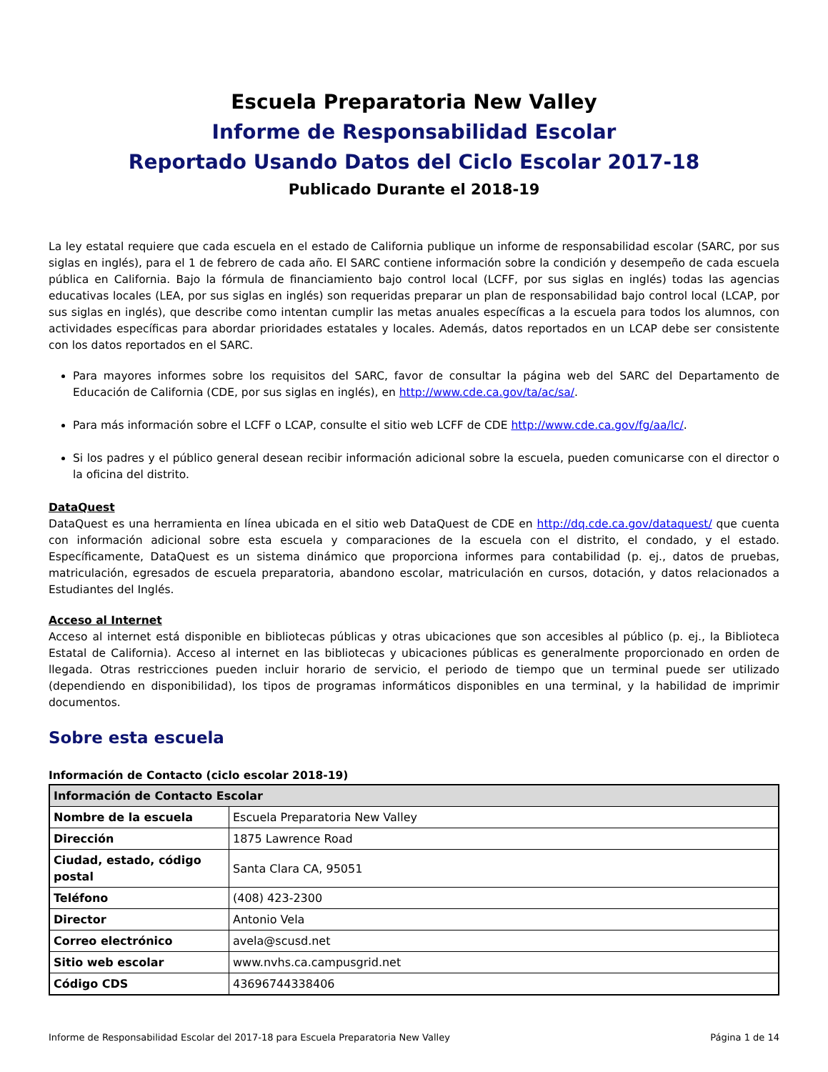Escuela Preparatoria New Valley
Informe de Responsabilidad Escolar
Reportado Usando Datos del Ciclo Escolar 2017-18
Publicado Durante el 2018-19
La ley estatal requiere que cada escuela en el estado de California publique un informe de responsabilidad escolar (SARC, por sus siglas en inglés), para el 1 de febrero de cada año. El SARC contiene información sobre la condición y desempeño de cada escuela pública en California. Bajo la fórmula de financiamiento bajo control local (LCFF, por sus siglas en inglés) todas las agencias educativas locales (LEA, por sus siglas en inglés) son requeridas preparar un plan de responsabilidad bajo control local (LCAP, por sus siglas en inglés), que describe como intentan cumplir las metas anuales específicas a la escuela para todos los alumnos, con actividades específicas para abordar prioridades estatales y locales. Además, datos reportados en un LCAP debe ser consistente con los datos reportados en el SARC.
Para mayores informes sobre los requisitos del SARC, favor de consultar la página web del SARC del Departamento de Educación de California (CDE, por sus siglas en inglés), en http://www.cde.ca.gov/ta/ac/sa/.
Para más información sobre el LCFF o LCAP, consulte el sitio web LCFF de CDE http://www.cde.ca.gov/fg/aa/lc/.
Si los padres y el público general desean recibir información adicional sobre la escuela, pueden comunicarse con el director o la oficina del distrito.
DataQuest
DataQuest es una herramienta en línea ubicada en el sitio web DataQuest de CDE en http://dq.cde.ca.gov/dataquest/ que cuenta con información adicional sobre esta escuela y comparaciones de la escuela con el distrito, el condado, y el estado. Específicamente, DataQuest es un sistema dinámico que proporciona informes para contabilidad (p. ej., datos de pruebas, matriculación, egresados de escuela preparatoria, abandono escolar, matriculación en cursos, dotación, y datos relacionados a Estudiantes del Inglés.
Acceso al Internet
Acceso al internet está disponible en bibliotecas públicas y otras ubicaciones que son accesibles al público (p. ej., la Biblioteca Estatal de California). Acceso al internet en las bibliotecas y ubicaciones públicas es generalmente proporcionado en orden de llegada. Otras restricciones pueden incluir horario de servicio, el periodo de tiempo que un terminal puede ser utilizado (dependiendo en disponibilidad), los tipos de programas informáticos disponibles en una terminal, y la habilidad de imprimir documentos.
Sobre esta escuela
Información de Contacto (ciclo escolar 2018-19)
| Información de Contacto Escolar | |
| --- | --- |
| Nombre de la escuela | Escuela Preparatoria New Valley |
| Dirección | 1875 Lawrence Road |
| Ciudad, estado, código postal | Santa Clara CA, 95051 |
| Teléfono | (408) 423-2300 |
| Director | Antonio Vela |
| Correo electrónico | avela@scusd.net |
| Sitio web escolar | www.nvhs.ca.campusgrid.net |
| Código CDS | 43696744338406 |
Informe de Responsabilidad Escolar del 2017-18 para Escuela Preparatoria New Valley Página 1 de 14